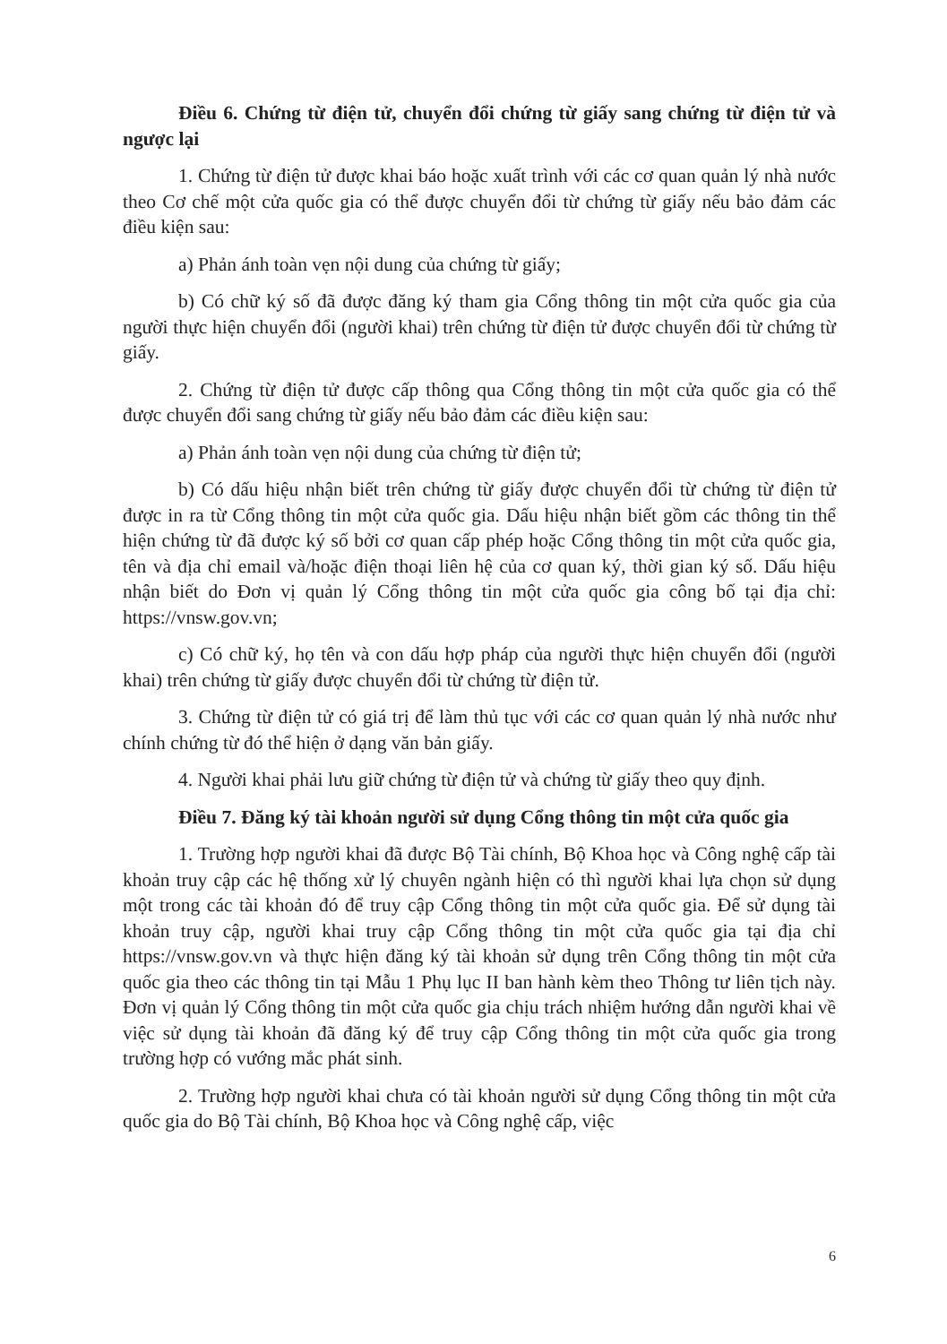Điều 6. Chứng từ điện tử, chuyển đổi chứng từ giấy sang chứng từ điện tử và ngược lại
1. Chứng từ điện tử được khai báo hoặc xuất trình với các cơ quan quản lý nhà nước theo Cơ chế một cửa quốc gia có thể được chuyển đổi từ chứng từ giấy nếu bảo đảm các điều kiện sau:
a) Phản ánh toàn vẹn nội dung của chứng từ giấy;
b) Có chữ ký số đã được đăng ký tham gia Cổng thông tin một cửa quốc gia của người thực hiện chuyển đổi (người khai) trên chứng từ điện tử được chuyển đổi từ chứng từ giấy.
2. Chứng từ điện tử được cấp thông qua Cổng thông tin một cửa quốc gia có thể được chuyển đổi sang chứng từ giấy nếu bảo đảm các điều kiện sau:
a) Phản ánh toàn vẹn nội dung của chứng từ điện tử;
b) Có dấu hiệu nhận biết trên chứng từ giấy được chuyển đổi từ chứng từ điện tử được in ra từ Cổng thông tin một cửa quốc gia. Dấu hiệu nhận biết gồm các thông tin thể hiện chứng từ đã được ký số bởi cơ quan cấp phép hoặc Cổng thông tin một cửa quốc gia, tên và địa chỉ email và/hoặc điện thoại liên hệ của cơ quan ký, thời gian ký số. Dấu hiệu nhận biết do Đơn vị quản lý Cổng thông tin một cửa quốc gia công bố tại địa chỉ: https://vnsw.gov.vn;
c) Có chữ ký, họ tên và con dấu hợp pháp của người thực hiện chuyển đổi (người khai) trên chứng từ giấy được chuyển đổi từ chứng từ điện tử.
3. Chứng từ điện tử có giá trị để làm thủ tục với các cơ quan quản lý nhà nước như chính chứng từ đó thể hiện ở dạng văn bản giấy.
4. Người khai phải lưu giữ chứng từ điện tử và chứng từ giấy theo quy định.
Điều 7. Đăng ký tài khoản người sử dụng Cổng thông tin một cửa quốc gia
1. Trường hợp người khai đã được Bộ Tài chính, Bộ Khoa học và Công nghệ cấp tài khoản truy cập các hệ thống xử lý chuyên ngành hiện có thì người khai lựa chọn sử dụng một trong các tài khoản đó để truy cập Cổng thông tin một cửa quốc gia. Để sử dụng tài khoản truy cập, người khai truy cập Cổng thông tin một cửa quốc gia tại địa chỉ https://vnsw.gov.vn và thực hiện đăng ký tài khoản sử dụng trên Cổng thông tin một cửa quốc gia theo các thông tin tại Mẫu 1 Phụ lục II ban hành kèm theo Thông tư liên tịch này. Đơn vị quản lý Cổng thông tin một cửa quốc gia chịu trách nhiệm hướng dẫn người khai về việc sử dụng tài khoản đã đăng ký để truy cập Cổng thông tin một cửa quốc gia trong trường hợp có vướng mắc phát sinh.
2. Trường hợp người khai chưa có tài khoản người sử dụng Cổng thông tin một cửa quốc gia do Bộ Tài chính, Bộ Khoa học và Công nghệ cấp, việc
6